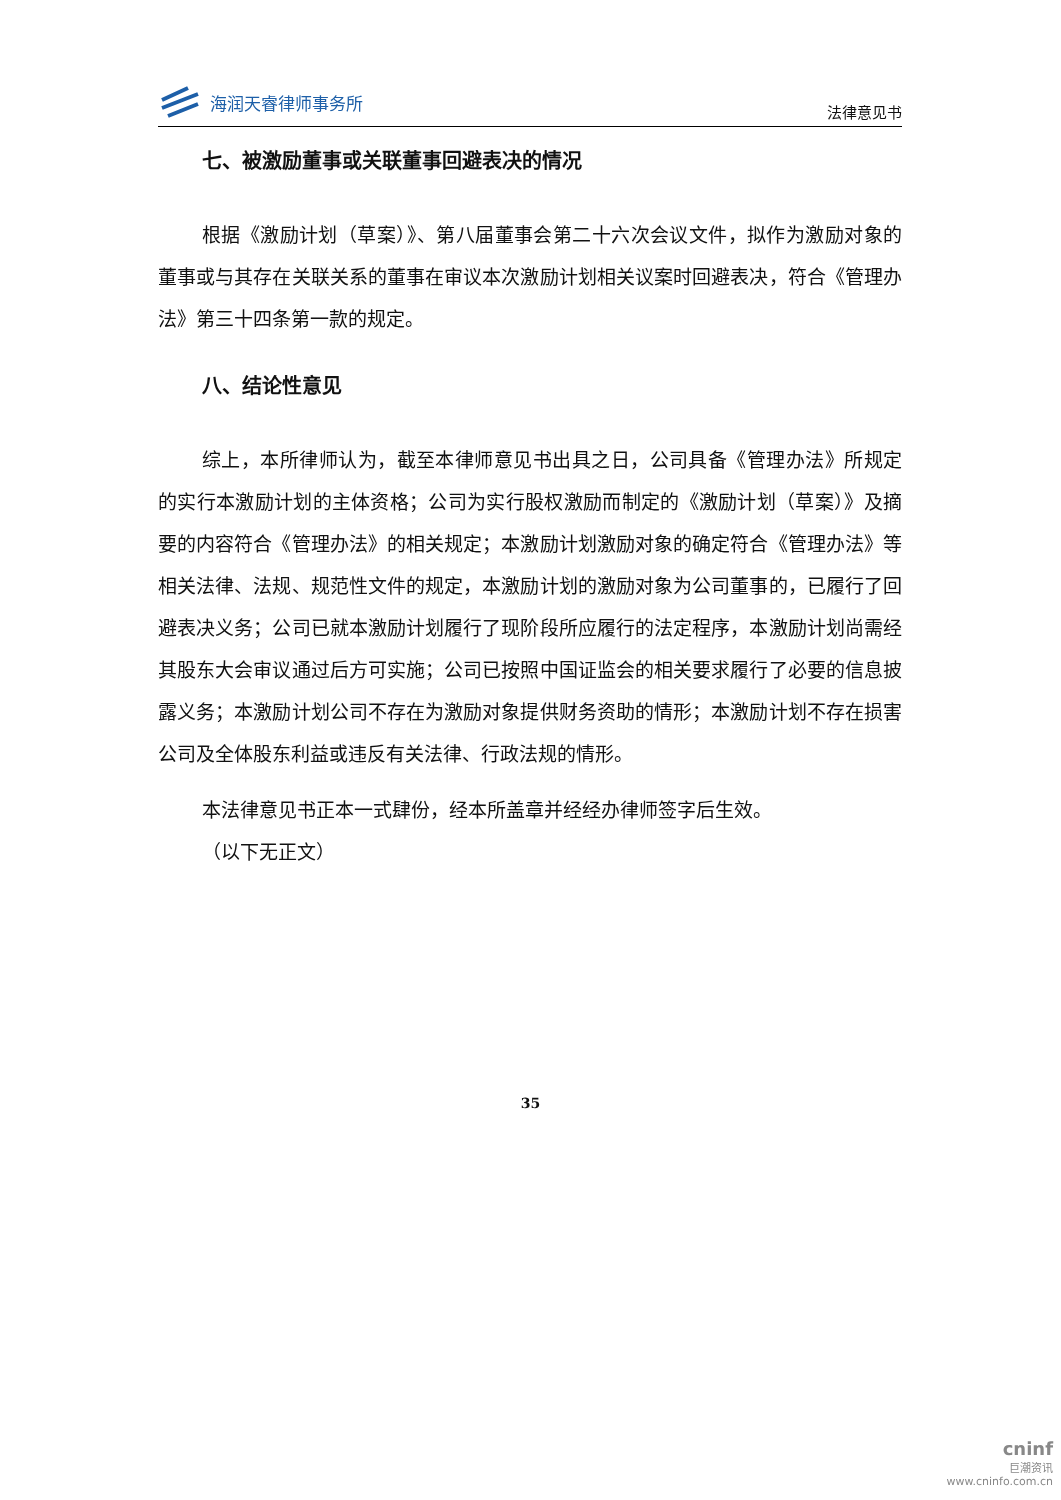海润天睿律师事务所
法律意见书
七、被激励董事或关联董事回避表决的情况
根据《激励计划（草案）》、第八届董事会第二十六次会议文件，拟作为激励对象的董事或与其存在关联关系的董事在审议本次激励计划相关议案时回避表决，符合《管理办法》第三十四条第一款的规定。
八、结论性意见
综上，本所律师认为，截至本律师意见书出具之日，公司具备《管理办法》所规定的实行本激励计划的主体资格；公司为实行股权激励而制定的《激励计划（草案）》及摘要的内容符合《管理办法》的相关规定；本激励计划激励对象的确定符合《管理办法》等相关法律、法规、规范性文件的规定，本激励计划的激励对象为公司董事的，已履行了回避表决义务；公司已就本激励计划履行了现阶段所应履行的法定程序，本激励计划尚需经其股东大会审议通过后方可实施；公司已按照中国证监会的相关要求履行了必要的信息披露义务；本激励计划公司不存在为激励对象提供财务资助的情形；本激励计划不存在损害公司及全体股东利益或违反有关法律、行政法规的情形。
本法律意见书正本一式肆份，经本所盖章并经经办律师签字后生效。
（以下无正文）
35
cninf
巨潮资讯
www.cninfo.com.cn